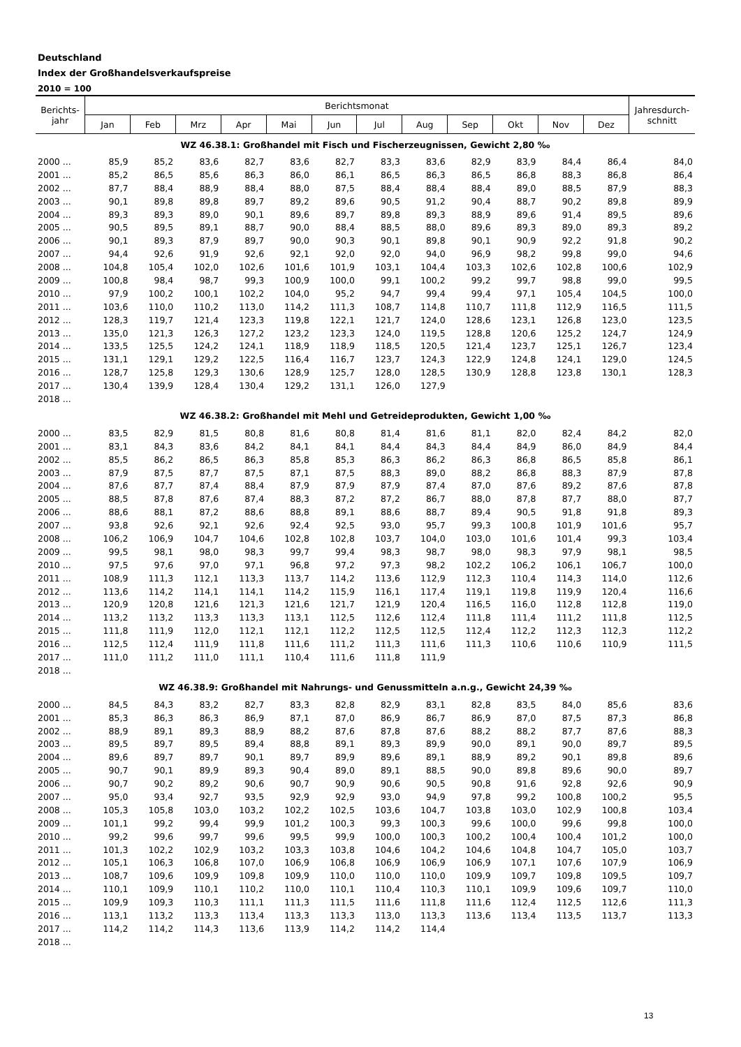Deutschland
Index der Großhandelsverkaufspreise
2010 = 100
| Berichts- jahr | Berichtsmonat | | | | | | | | | | | | Jahresdurch- schnitt |
| --- | --- | --- | --- | --- | --- | --- | --- | --- | --- | --- | --- | --- | --- |
| | Jan | Feb | Mrz | Apr | Mai | Jun | Jul | Aug | Sep | Okt | Nov | Dez | |
| WZ 46.38.1: Großhandel mit Fisch und Fischerzeugnissen, Gewicht 2,80 ‰ | | | | | | | | | | | | | |
| 2000 ... | 85,9 | 85,2 | 83,6 | 82,7 | 83,6 | 82,7 | 83,3 | 83,6 | 82,9 | 83,9 | 84,4 | 86,4 | 84,0 |
| 2001 ... | 85,2 | 86,5 | 85,6 | 86,3 | 86,0 | 86,1 | 86,5 | 86,3 | 86,5 | 86,8 | 88,3 | 86,8 | 86,4 |
| 2002 ... | 87,7 | 88,4 | 88,9 | 88,4 | 88,0 | 87,5 | 88,4 | 88,4 | 88,4 | 89,0 | 88,5 | 87,9 | 88,3 |
| 2003 ... | 90,1 | 89,8 | 89,8 | 89,7 | 89,2 | 89,6 | 90,5 | 91,2 | 90,4 | 88,7 | 90,2 | 89,8 | 89,9 |
| 2004 ... | 89,3 | 89,3 | 89,0 | 90,1 | 89,6 | 89,7 | 89,8 | 89,3 | 88,9 | 89,6 | 91,4 | 89,5 | 89,6 |
| 2005 ... | 90,5 | 89,5 | 89,1 | 88,7 | 90,0 | 88,4 | 88,5 | 88,0 | 89,6 | 89,3 | 89,0 | 89,3 | 89,2 |
| 2006 ... | 90,1 | 89,3 | 87,9 | 89,7 | 90,0 | 90,3 | 90,1 | 89,8 | 90,1 | 90,9 | 92,2 | 91,8 | 90,2 |
| 2007 ... | 94,4 | 92,6 | 91,9 | 92,6 | 92,1 | 92,0 | 92,0 | 94,0 | 96,9 | 98,2 | 99,8 | 99,0 | 94,6 |
| 2008 ... | 104,8 | 105,4 | 102,0 | 102,6 | 101,6 | 101,9 | 103,1 | 104,4 | 103,3 | 102,6 | 102,8 | 100,6 | 102,9 |
| 2009 ... | 100,8 | 98,4 | 98,7 | 99,3 | 100,9 | 100,0 | 99,1 | 100,2 | 99,2 | 99,7 | 98,8 | 99,0 | 99,5 |
| 2010 ... | 97,9 | 100,2 | 100,1 | 102,2 | 104,0 | 95,2 | 94,7 | 99,4 | 99,4 | 97,1 | 105,4 | 104,5 | 100,0 |
| 2011 ... | 103,6 | 110,0 | 110,2 | 113,0 | 114,2 | 111,3 | 108,7 | 114,8 | 110,7 | 111,8 | 112,9 | 116,5 | 111,5 |
| 2012 ... | 128,3 | 119,7 | 121,4 | 123,3 | 119,8 | 122,1 | 121,7 | 124,0 | 128,6 | 123,1 | 126,8 | 123,0 | 123,5 |
| 2013 ... | 135,0 | 121,3 | 126,3 | 127,2 | 123,2 | 123,3 | 124,0 | 119,5 | 128,8 | 120,6 | 125,2 | 124,7 | 124,9 |
| 2014 ... | 133,5 | 125,5 | 124,2 | 124,1 | 118,9 | 118,9 | 118,5 | 120,5 | 121,4 | 123,7 | 125,1 | 126,7 | 123,4 |
| 2015 ... | 131,1 | 129,1 | 129,2 | 122,5 | 116,4 | 116,7 | 123,7 | 124,3 | 122,9 | 124,8 | 124,1 | 129,0 | 124,5 |
| 2016 ... | 128,7 | 125,8 | 129,3 | 130,6 | 128,9 | 125,7 | 128,0 | 128,5 | 130,9 | 128,8 | 123,8 | 130,1 | 128,3 |
| 2017 ... | 130,4 | 139,9 | 128,4 | 130,4 | 129,2 | 131,1 | 126,0 | 127,9 | | | | | |
| 2018 ... | | | | | | | | | | | | | |
| WZ 46.38.2: Großhandel mit Mehl und Getreideprodukten, Gewicht 1,00 ‰ | | | | | | | | | | | | | |
| 2000 ... | 83,5 | 82,9 | 81,5 | 80,8 | 81,6 | 80,8 | 81,4 | 81,6 | 81,1 | 82,0 | 82,4 | 84,2 | 82,0 |
| 2001 ... | 83,1 | 84,3 | 83,6 | 84,2 | 84,1 | 84,1 | 84,4 | 84,3 | 84,4 | 84,9 | 86,0 | 84,9 | 84,4 |
| 2002 ... | 85,5 | 86,2 | 86,5 | 86,3 | 85,8 | 85,3 | 86,3 | 86,2 | 86,3 | 86,8 | 86,5 | 85,8 | 86,1 |
| 2003 ... | 87,9 | 87,5 | 87,7 | 87,5 | 87,1 | 87,5 | 88,3 | 89,0 | 88,2 | 86,8 | 88,3 | 87,9 | 87,8 |
| 2004 ... | 87,6 | 87,7 | 87,4 | 88,4 | 87,9 | 87,9 | 87,9 | 87,4 | 87,0 | 87,6 | 89,2 | 87,6 | 87,8 |
| 2005 ... | 88,5 | 87,8 | 87,6 | 87,4 | 88,3 | 87,2 | 87,2 | 86,7 | 88,0 | 87,8 | 87,7 | 88,0 | 87,7 |
| 2006 ... | 88,6 | 88,1 | 87,2 | 88,6 | 88,8 | 89,1 | 88,6 | 88,7 | 89,4 | 90,5 | 91,8 | 91,8 | 89,3 |
| 2007 ... | 93,8 | 92,6 | 92,1 | 92,6 | 92,4 | 92,5 | 93,0 | 95,7 | 99,3 | 100,8 | 101,9 | 101,6 | 95,7 |
| 2008 ... | 106,2 | 106,9 | 104,7 | 104,6 | 102,8 | 102,8 | 103,7 | 104,0 | 103,0 | 101,6 | 101,4 | 99,3 | 103,4 |
| 2009 ... | 99,5 | 98,1 | 98,0 | 98,3 | 99,7 | 99,4 | 98,3 | 98,7 | 98,0 | 98,3 | 97,9 | 98,1 | 98,5 |
| 2010 ... | 97,5 | 97,6 | 97,0 | 97,1 | 96,8 | 97,2 | 97,3 | 98,2 | 102,2 | 106,2 | 106,1 | 106,7 | 100,0 |
| 2011 ... | 108,9 | 111,3 | 112,1 | 113,3 | 113,7 | 114,2 | 113,6 | 112,9 | 112,3 | 110,4 | 114,3 | 114,0 | 112,6 |
| 2012 ... | 113,6 | 114,2 | 114,1 | 114,1 | 114,2 | 115,9 | 116,1 | 117,4 | 119,1 | 119,8 | 119,9 | 120,4 | 116,6 |
| 2013 ... | 120,9 | 120,8 | 121,6 | 121,3 | 121,6 | 121,7 | 121,9 | 120,4 | 116,5 | 116,0 | 112,8 | 112,8 | 119,0 |
| 2014 ... | 113,2 | 113,2 | 113,3 | 113,3 | 113,1 | 112,5 | 112,6 | 112,4 | 111,8 | 111,4 | 111,2 | 111,8 | 112,5 |
| 2015 ... | 111,8 | 111,9 | 112,0 | 112,1 | 112,1 | 112,2 | 112,5 | 112,5 | 112,4 | 112,2 | 112,3 | 112,3 | 112,2 |
| 2016 ... | 112,5 | 112,4 | 111,9 | 111,8 | 111,6 | 111,2 | 111,3 | 111,6 | 111,3 | 110,6 | 110,6 | 110,9 | 111,5 |
| 2017 ... | 111,0 | 111,2 | 111,0 | 111,1 | 110,4 | 111,6 | 111,8 | 111,9 | | | | | |
| 2018 ... | | | | | | | | | | | | | |
| WZ 46.38.9: Großhandel mit Nahrungs- und Genussmitteln a.n.g., Gewicht 24,39 ‰ | | | | | | | | | | | | | |
| 2000 ... | 84,5 | 84,3 | 83,2 | 82,7 | 83,3 | 82,8 | 82,9 | 83,1 | 82,8 | 83,5 | 84,0 | 85,6 | 83,6 |
| 2001 ... | 85,3 | 86,3 | 86,3 | 86,9 | 87,1 | 87,0 | 86,9 | 86,7 | 86,9 | 87,0 | 87,5 | 87,3 | 86,8 |
| 2002 ... | 88,9 | 89,1 | 89,3 | 88,9 | 88,2 | 87,6 | 87,8 | 87,6 | 88,2 | 88,2 | 87,7 | 87,6 | 88,3 |
| 2003 ... | 89,5 | 89,7 | 89,5 | 89,4 | 88,8 | 89,1 | 89,3 | 89,9 | 90,0 | 89,1 | 90,0 | 89,7 | 89,5 |
| 2004 ... | 89,6 | 89,7 | 89,7 | 90,1 | 89,7 | 89,9 | 89,6 | 89,1 | 88,9 | 89,2 | 90,1 | 89,8 | 89,6 |
| 2005 ... | 90,7 | 90,1 | 89,9 | 89,3 | 90,4 | 89,0 | 89,1 | 88,5 | 90,0 | 89,8 | 89,6 | 90,0 | 89,7 |
| 2006 ... | 90,7 | 90,2 | 89,2 | 90,6 | 90,7 | 90,9 | 90,6 | 90,5 | 90,8 | 91,6 | 92,8 | 92,6 | 90,9 |
| 2007 ... | 95,0 | 93,4 | 92,7 | 93,5 | 92,9 | 92,9 | 93,0 | 94,9 | 97,8 | 99,2 | 100,8 | 100,2 | 95,5 |
| 2008 ... | 105,3 | 105,8 | 103,0 | 103,2 | 102,2 | 102,5 | 103,6 | 104,7 | 103,8 | 103,0 | 102,9 | 100,8 | 103,4 |
| 2009 ... | 101,1 | 99,2 | 99,4 | 99,9 | 101,2 | 100,3 | 99,3 | 100,3 | 99,6 | 100,0 | 99,6 | 99,8 | 100,0 |
| 2010 ... | 99,2 | 99,6 | 99,7 | 99,6 | 99,5 | 99,9 | 100,0 | 100,3 | 100,2 | 100,4 | 100,4 | 101,2 | 100,0 |
| 2011 ... | 101,3 | 102,2 | 102,9 | 103,2 | 103,3 | 103,8 | 104,6 | 104,2 | 104,6 | 104,8 | 104,7 | 105,0 | 103,7 |
| 2012 ... | 105,1 | 106,3 | 106,8 | 107,0 | 106,9 | 106,8 | 106,9 | 106,9 | 106,9 | 107,1 | 107,6 | 107,9 | 106,9 |
| 2013 ... | 108,7 | 109,6 | 109,9 | 109,8 | 109,9 | 110,0 | 110,0 | 110,0 | 109,9 | 109,7 | 109,8 | 109,5 | 109,7 |
| 2014 ... | 110,1 | 109,9 | 110,1 | 110,2 | 110,0 | 110,1 | 110,4 | 110,3 | 110,1 | 109,9 | 109,6 | 109,7 | 110,0 |
| 2015 ... | 109,9 | 109,3 | 110,3 | 111,1 | 111,3 | 111,5 | 111,6 | 111,8 | 111,6 | 112,4 | 112,5 | 112,6 | 111,3 |
| 2016 ... | 113,1 | 113,2 | 113,3 | 113,4 | 113,3 | 113,3 | 113,0 | 113,3 | 113,6 | 113,4 | 113,5 | 113,7 | 113,3 |
| 2017 ... | 114,2 | 114,2 | 114,3 | 113,6 | 113,9 | 114,2 | 114,2 | 114,4 | | | | | |
| 2018 ... | | | | | | | | | | | | | |
13